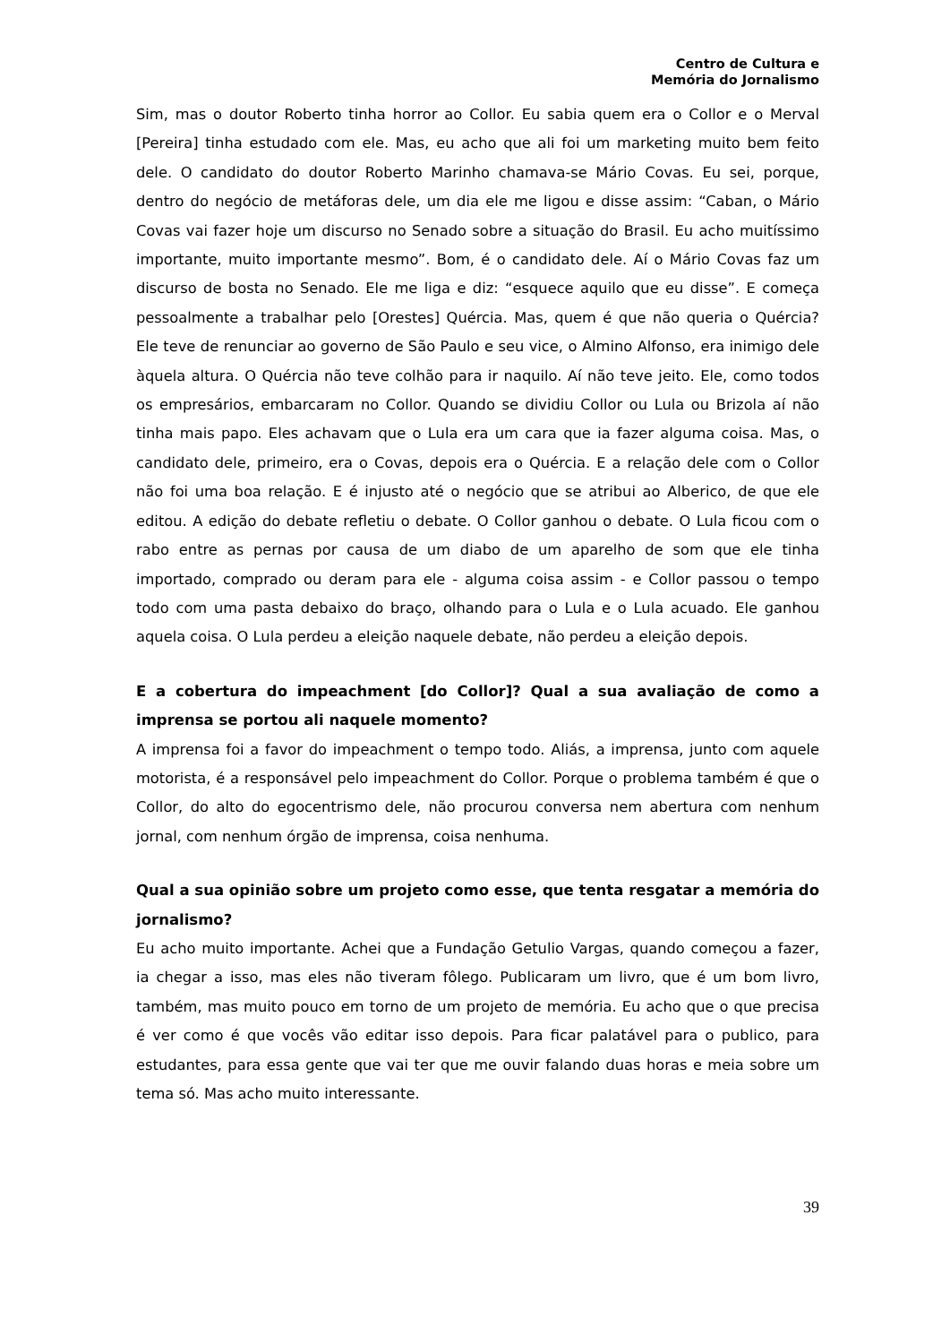Centro de Cultura e
Memória do Jornalismo
Sim, mas o doutor Roberto tinha horror ao Collor. Eu sabia quem era o Collor e o Merval [Pereira] tinha estudado com ele. Mas, eu acho que ali foi um marketing muito bem feito dele. O candidato do doutor Roberto Marinho chamava-se Mário Covas. Eu sei, porque, dentro do negócio de metáforas dele, um dia ele me ligou e disse assim: “Caban, o Mário Covas vai fazer hoje um discurso no Senado sobre a situação do Brasil. Eu acho muitíssimo importante, muito importante mesmo”. Bom, é o candidato dele. Aí o Mário Covas faz um discurso de bosta no Senado. Ele me liga e diz: “esquece aquilo que eu disse”. E começa pessoalmente a trabalhar pelo [Orestes] Quércia. Mas, quem é que não queria o Quércia? Ele teve de renunciar ao governo de São Paulo e seu vice, o Almino Alfonso, era inimigo dele àquela altura. O Quércia não teve colhão para ir naquilo. Aí não teve jeito. Ele, como todos os empresários, embarcaram no Collor. Quando se dividiu Collor ou Lula ou Brizola aí não tinha mais papo. Eles achavam que o Lula era um cara que ia fazer alguma coisa. Mas, o candidato dele, primeiro, era o Covas, depois era o Quércia. E a relação dele com o Collor não foi uma boa relação. E é injusto até o negócio que se atribui ao Alberico, de que ele editou. A edição do debate refletiu o debate. O Collor ganhou o debate. O Lula ficou com o rabo entre as pernas por causa de um diabo de um aparelho de som que ele tinha importado, comprado ou deram para ele - alguma coisa assim - e Collor passou o tempo todo com uma pasta debaixo do braço, olhando para o Lula e o Lula acuado. Ele ganhou aquela coisa. O Lula perdeu a eleição naquele debate, não perdeu a eleição depois.
E a cobertura do impeachment [do Collor]? Qual a sua avaliação de como a imprensa se portou ali naquele momento?
A imprensa foi a favor do impeachment o tempo todo. Aliás, a imprensa, junto com aquele motorista, é a responsável pelo impeachment do Collor. Porque o problema também é que o Collor, do alto do egocentrismo dele, não procurou conversa nem abertura com nenhum jornal, com nenhum órgão de imprensa, coisa nenhuma.
Qual a sua opinião sobre um projeto como esse, que tenta resgatar a memória do jornalismo?
Eu acho muito importante. Achei que a Fundação Getulio Vargas, quando começou a fazer, ia chegar a isso, mas eles não tiveram fôlego. Publicaram um livro, que é um bom livro, também, mas muito pouco em torno de um projeto de memória. Eu acho que o que precisa é ver como é que vocês vão editar isso depois. Para ficar palatável para o publico, para estudantes, para essa gente que vai ter que me ouvir falando duas horas e meia sobre um tema só. Mas acho muito interessante.
39